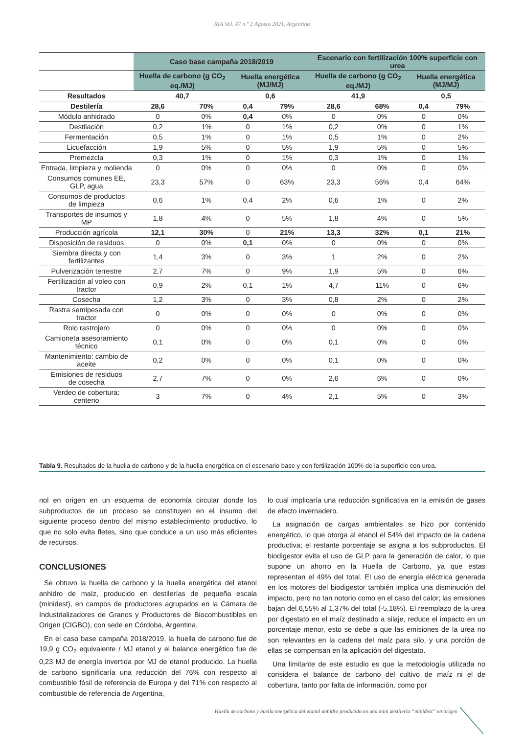RIA Vol. 47 n.º 2 Agosto 2021, Argentina
| | Caso base campaña 2018/2019 | | | | Escenario con fertilización 100% superficie con urea | | | |
| --- | --- | --- | --- | --- | --- | --- | --- | --- |
| | Huella de carbono (g CO<sub>2</sub> eq./MJ) | | Huella energética (MJ/MJ) | | Huella de carbono (g CO<sub>2</sub> eq./MJ) | | Huella energética (MJ/MJ) | |
| Resultados | 40,7 | | 0,6 | | 41,9 | | 0,5 | |
| Destilería | 28,6 | 70% | 0,4 | 79% | 28,6 | 68% | 0,4 | 79% |
| Módulo anhidrado | 0 | 0% | 0,4 | 0% | 0 | 0% | 0 | 0% |
| Destilación | 0,2 | 1% | 0 | 1% | 0,2 | 0% | 0 | 1% |
| Fermentación | 0,5 | 1% | 0 | 1% | 0,5 | 1% | 0 | 2% |
| Licuefacción | 1,9 | 5% | 0 | 5% | 1,9 | 5% | 0 | 5% |
| Premezcla | 0,3 | 1% | 0 | 1% | 0,3 | 1% | 0 | 1% |
| Entrada, limpieza y molienda | 0 | 0% | 0 | 0% | 0 | 0% | 0 | 0% |
| Consumos comunes EE, GLP, agua | 23,3 | 57% | 0 | 63% | 23,3 | 56% | 0,4 | 64% |
| Consumos de productos de limpieza | 0,6 | 1% | 0,4 | 2% | 0,6 | 1% | 0 | 2% |
| Transportes de insumos y MP | 1,8 | 4% | 0 | 5% | 1,8 | 4% | 0 | 5% |
| Producción agrícola | 12,1 | 30% | 0 | 21% | 13,3 | 32% | 0,1 | 21% |
| Disposición de residuos | 0 | 0% | 0,1 | 0% | 0 | 0% | 0 | 0% |
| Siembra directa y con fertilizantes | 1,4 | 3% | 0 | 3% | 1 | 2% | 0 | 2% |
| Pulverización terrestre | 2,7 | 7% | 0 | 9% | 1,9 | 5% | 0 | 6% |
| Fertilización al voleo con tractor | 0,9 | 2% | 0,1 | 1% | 4,7 | 11% | 0 | 6% |
| Cosecha | 1,2 | 3% | 0 | 3% | 0,8 | 2% | 0 | 2% |
| Rastra semipesada con tractor | 0 | 0% | 0 | 0% | 0 | 0% | 0 | 0% |
| Rolo rastrojero | 0 | 0% | 0 | 0% | 0 | 0% | 0 | 0% |
| Camioneta asesoramiento técnico | 0,1 | 0% | 0 | 0% | 0,1 | 0% | 0 | 0% |
| Mantenimiento: cambio de aceite | 0,2 | 0% | 0 | 0% | 0,1 | 0% | 0 | 0% |
| Emisiones de residuos de cosecha | 2,7 | 7% | 0 | 0% | 2,6 | 6% | 0 | 0% |
| Verdeo de cobertura: centeno | 3 | 7% | 0 | 4% | 2,1 | 5% | 0 | 3% |
Tabla 9. Resultados de la huella de carbono y de la huella energética en el escenario base y con fertilización 100% de la superficie con urea.
nol en origen en un esquema de economía circular donde los subproductos de un proceso se constituyen en el insumo del siguiente proceso dentro del mismo establecimiento productivo, lo que no solo evita fletes, sino que conduce a un uso más eficientes de recursos.
CONCLUSIONES
Se obtuvo la huella de carbono y la huella energética del etanol anhidro de maíz, producido en destilerías de pequeña escala (minidest), en campos de productores agrupados en la Cámara de Industrializadores de Granos y Productores de Biocombustibles en Origen (CIGBO), con sede en Córdoba, Argentina.
En el caso base campaña 2018/2019, la huella de carbono fue de 19,9 g CO<sub>2</sub> equivalente / MJ etanol y el balance energético fue de 0,23 MJ de energía invertida por MJ de etanol producido. La huella de carbono significaría una reducción del 76% con respecto al combustible fósil de referencia de Europa y del 71% con respecto al combustible de referencia de Argentina,
lo cual implicaría una reducción significativa en la emisión de gases de efecto invernadero.
La asignación de cargas ambientales se hizo por contenido energético, lo que otorga al etanol el 54% del impacto de la cadena productiva; el restante porcentaje se asigna a los subproductos. El biodigestor evita el uso de GLP para la generación de calor, lo que supone un ahorro en la Huella de Carbono, ya que estas representan el 49% del total. El uso de energía eléctrica generada en los motores del biodigestor también implica una disminución del impacto, pero no tan notorio como en el caso del calor; las emisiones bajan del 6,55% al 1,37% del total (-5,18%). El reemplazo de la urea por digestato en el maíz destinado a silaje, reduce el impacto en un porcentaje menor, esto se debe a que las emisiones de la urea no son relevantes en la cadena del maíz para silo, y una porción de ellas se compensan en la aplicación del digestato.
Una limitante de este estudio es que la metodología utilizada no considera el balance de carbono del cultivo de maíz ni el de cobertura, tanto por falta de información, como por
Huella de carbono y huella energética del etanol anhidro producido en una mini destilería “minidest” en origen